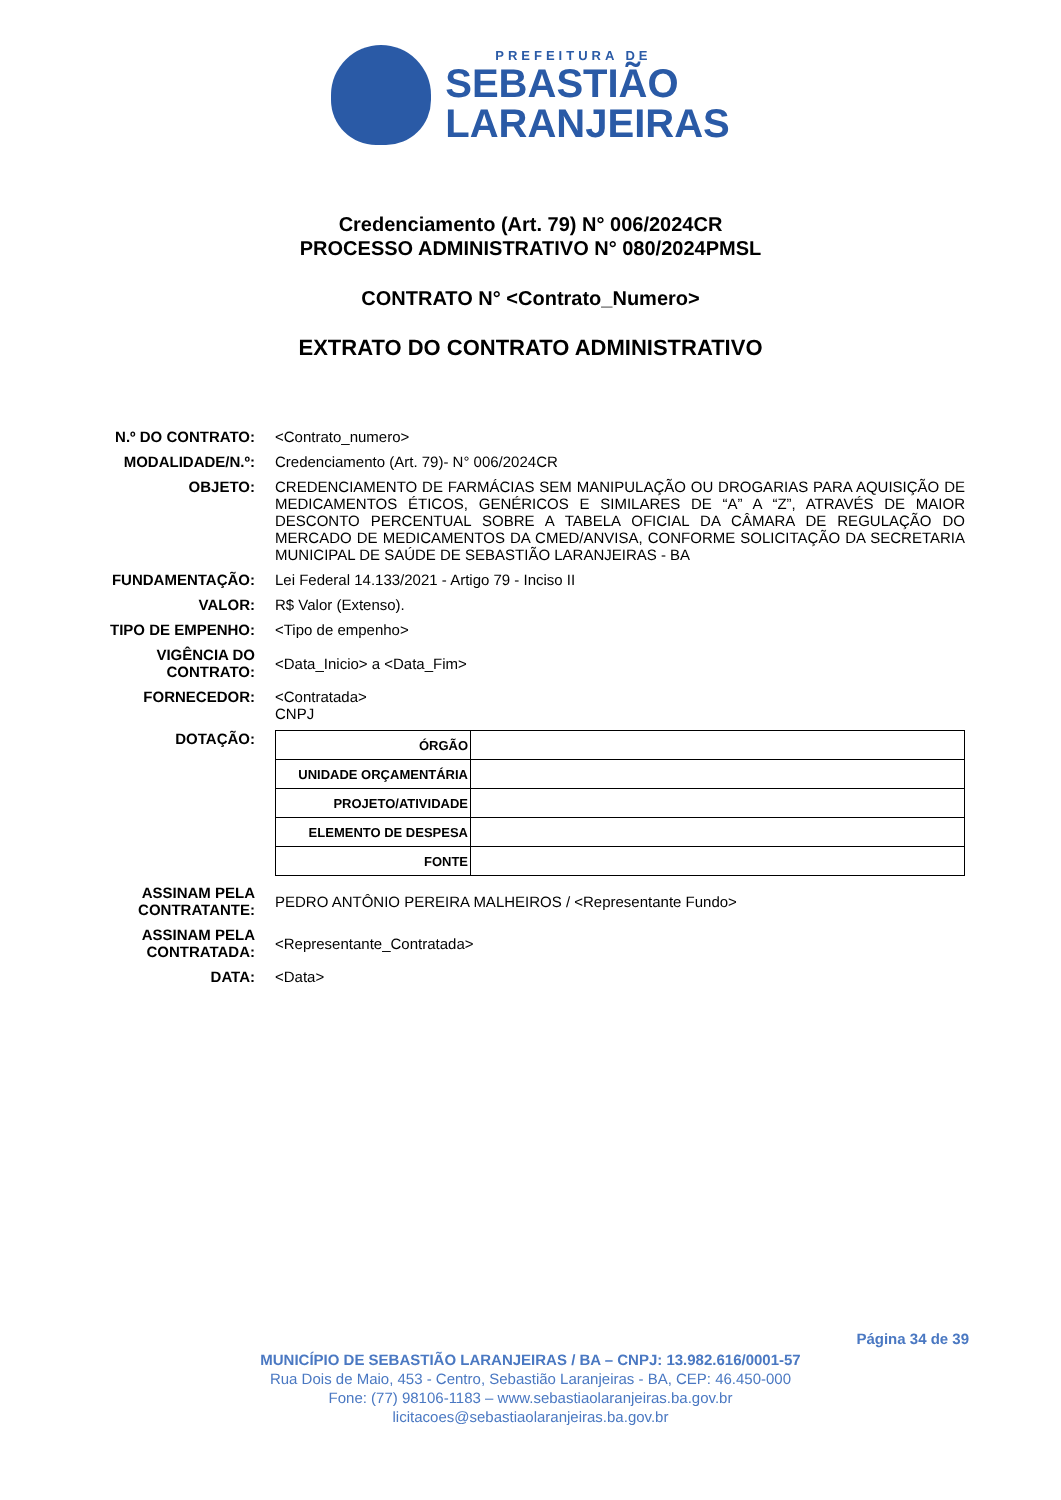PREFEITURA DE
SEBASTIÃO
LARANJEIRAS
Credenciamento (Art. 79) N° 006/2024CR
PROCESSO ADMINISTRATIVO N° 080/2024PMSL
CONTRATO N° <Contrato_Numero>
EXTRATO DO CONTRATO ADMINISTRATIVO
N.º DO CONTRATO: <Contrato_numero>
MODALIDADE/N.º: Credenciamento (Art. 79)- N° 006/2024CR
OBJETO: CREDENCIAMENTO DE FARMÁCIAS SEM MANIPULAÇÃO OU DROGARIAS PARA AQUISIÇÃO DE MEDICAMENTOS ÉTICOS, GENÉRICOS E SIMILARES DE “A” A “Z”, ATRAVÉS DE MAIOR DESCONTO PERCENTUAL SOBRE A TABELA OFICIAL DA CÂMARA DE REGULAÇÃO DO MERCADO DE MEDICAMENTOS DA CMED/ANVISA, CONFORME SOLICITAÇÃO DA SECRETARIA MUNICIPAL DE SAÚDE DE SEBASTIÃO LARANJEIRAS - BA
FUNDAMENTAÇÃO: Lei Federal 14.133/2021 - Artigo 79 - Inciso II
VALOR: R$ Valor (Extenso).
TIPO DE EMPENHO: <Tipo de empenho>
VIGÊNCIA DO CONTRATO:
<Data_Inicio> a <Data_Fim>
FORNECEDOR: <Contratada>
CNPJ
DOTAÇÃO:
| ÓRGÃO | |
| UNIDADE ORÇAMENTÁRIA | |
| PROJETO/ATIVIDADE | |
| ELEMENTO DE DESPESA | |
| FONTE | |
ASSINAM PELA CONTRATANTE:
PEDRO ANTÔNIO PEREIRA MALHEIROS / <Representante Fundo>
ASSINAM PELA CONTRATADA:
<Representante_Contratada>
DATA: <Data>
Página 34 de 39
MUNICÍPIO DE SEBASTIÃO LARANJEIRAS / BA – CNPJ: 13.982.616/0001-57
Rua Dois de Maio, 453 - Centro, Sebastião Laranjeiras - BA, CEP: 46.450-000
Fone: (77) 98106-1183 – www.sebastiaolaranjeiras.ba.gov.br
licitacoes@sebastiaolaranjeiras.ba.gov.br